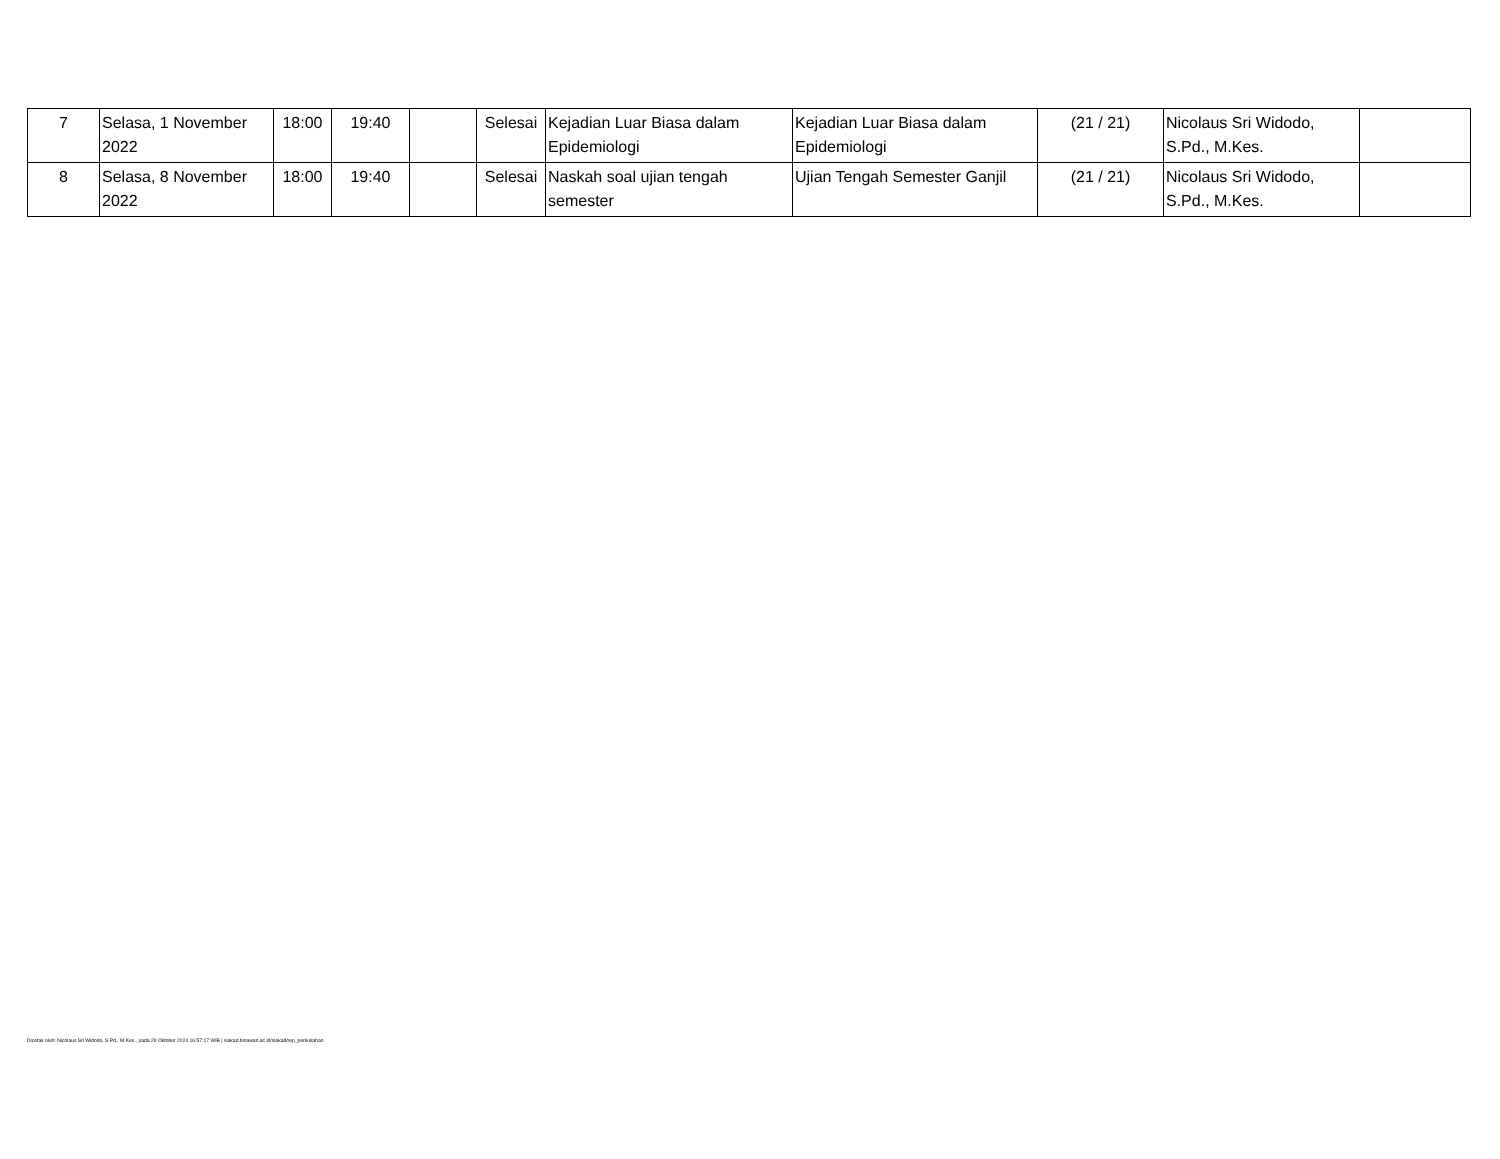| 7 | Selasa, 1 November 2022 | 18:00 | 19:40 | | Selesai | Kejadian Luar Biasa dalam Epidemiologi | Kejadian Luar Biasa dalam Epidemiologi | (21 / 21) | Nicolaus Sri Widodo, S.Pd., M.Kes. | |
| 8 | Selasa, 8 November 2022 | 18:00 | 19:40 | | Selesai | Naskah soal ujian tengah semester | Ujian Tengah Semester Ganjil | (21 / 21) | Nicolaus Sri Widodo, S.Pd., M.Kes. | |
Dicetak oleh: Nicolaus Sri Widodo, S.Pd., M.Kes., pada 29 Oktober 2024 16:57:17 WIB | siakad.binawan.ac.id/siakad/rep_perkuliahan